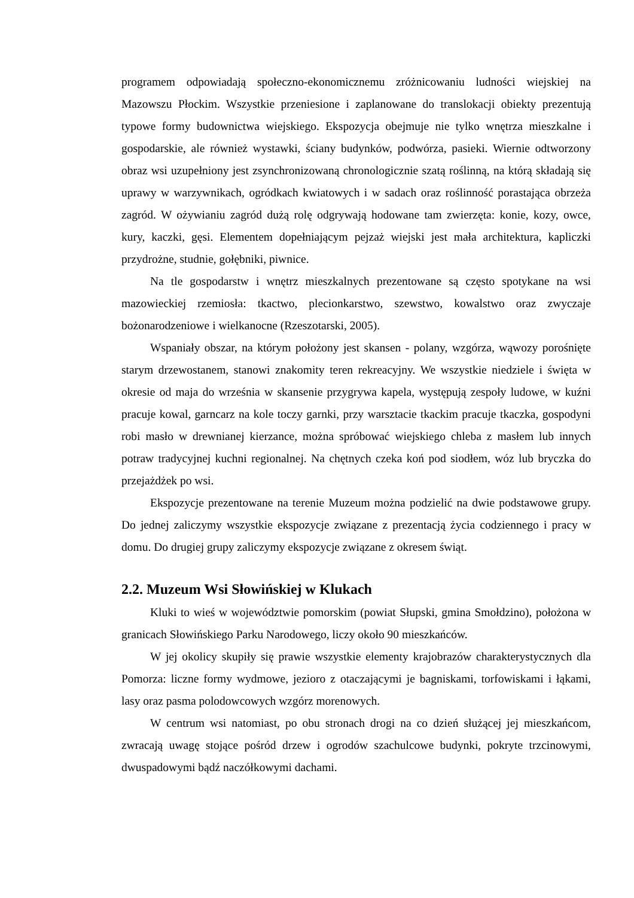programem odpowiadają społeczno-ekonomicznemu zróżnicowaniu ludności wiejskiej na Mazowszu Płockim. Wszystkie przeniesione i zaplanowane do translokacji obiekty prezentują typowe formy budownictwa wiejskiego. Ekspozycja obejmuje nie tylko wnętrza mieszkalne i gospodarskie, ale również wystawki, ściany budynków, podwórza, pasieki. Wiernie odtworzony obraz wsi uzupełniony jest zsynchronizowaną chronologicznie szatą roślinną, na którą składają się uprawy w warzywnikach, ogródkach kwiatowych i w sadach oraz roślinność porastająca obrzeża zagród. W ożywianiu zagród dużą rolę odgrywają hodowane tam zwierzęta: konie, kozy, owce, kury, kaczki, gęsi. Elementem dopełniającym pejzaż wiejski jest mała architektura, kapliczki przydrożne, studnie, gołębniki, piwnice.
Na tle gospodarstw i wnętrz mieszkalnych prezentowane są często spotykane na wsi mazowieckiej rzemiosła: tkactwo, plecionkarstwo, szewstwo, kowalstwo oraz zwyczaje bożonarodzeniowe i wielkanocne (Rzeszotarski, 2005).
Wspaniały obszar, na którym położony jest skansen - polany, wzgórza, wąwozy porośnięte starym drzewostanem, stanowi znakomity teren rekreacyjny. We wszystkie niedziele i święta w okresie od maja do września w skansenie przygrywa kapela, występują zespoły ludowe, w kuźni pracuje kowal, garncarz na kole toczy garnki, przy warsztacie tkackim pracuje tkaczka, gospodyni robi masło w drewnianej kierzance, można spróbować wiejskiego chleba z masłem lub innych potraw tradycyjnej kuchni regionalnej. Na chętnych czeka koń pod siodłem, wóz lub bryczka do przejażdżek po wsi.
Ekspozycje prezentowane na terenie Muzeum można podzielić na dwie podstawowe grupy. Do jednej zaliczymy wszystkie ekspozycje związane z prezentacją życia codziennego i pracy w domu. Do drugiej grupy zaliczymy ekspozycje związane z okresem świąt.
2.2. Muzeum Wsi Słowińskiej w Klukach
Kluki to wieś w województwie pomorskim (powiat Słupski, gmina Smołdzino), położona w granicach Słowińskiego Parku Narodowego, liczy około 90 mieszkańców.
W jej okolicy skupiły się prawie wszystkie elementy krajobrazów charakterystycznych dla Pomorza: liczne formy wydmowe, jezioro z otaczającymi je bagniskami, torfowiskami i łąkami, lasy oraz pasma polodowcowych wzgórz morenowych.
W centrum wsi natomiast, po obu stronach drogi na co dzień służącej jej mieszkańcom, zwracają uwagę stojące pośród drzew i ogrodów szachulcowe budynki, pokryte trzcinowymi, dwuspadowymi bądź naczółkowymi dachami.